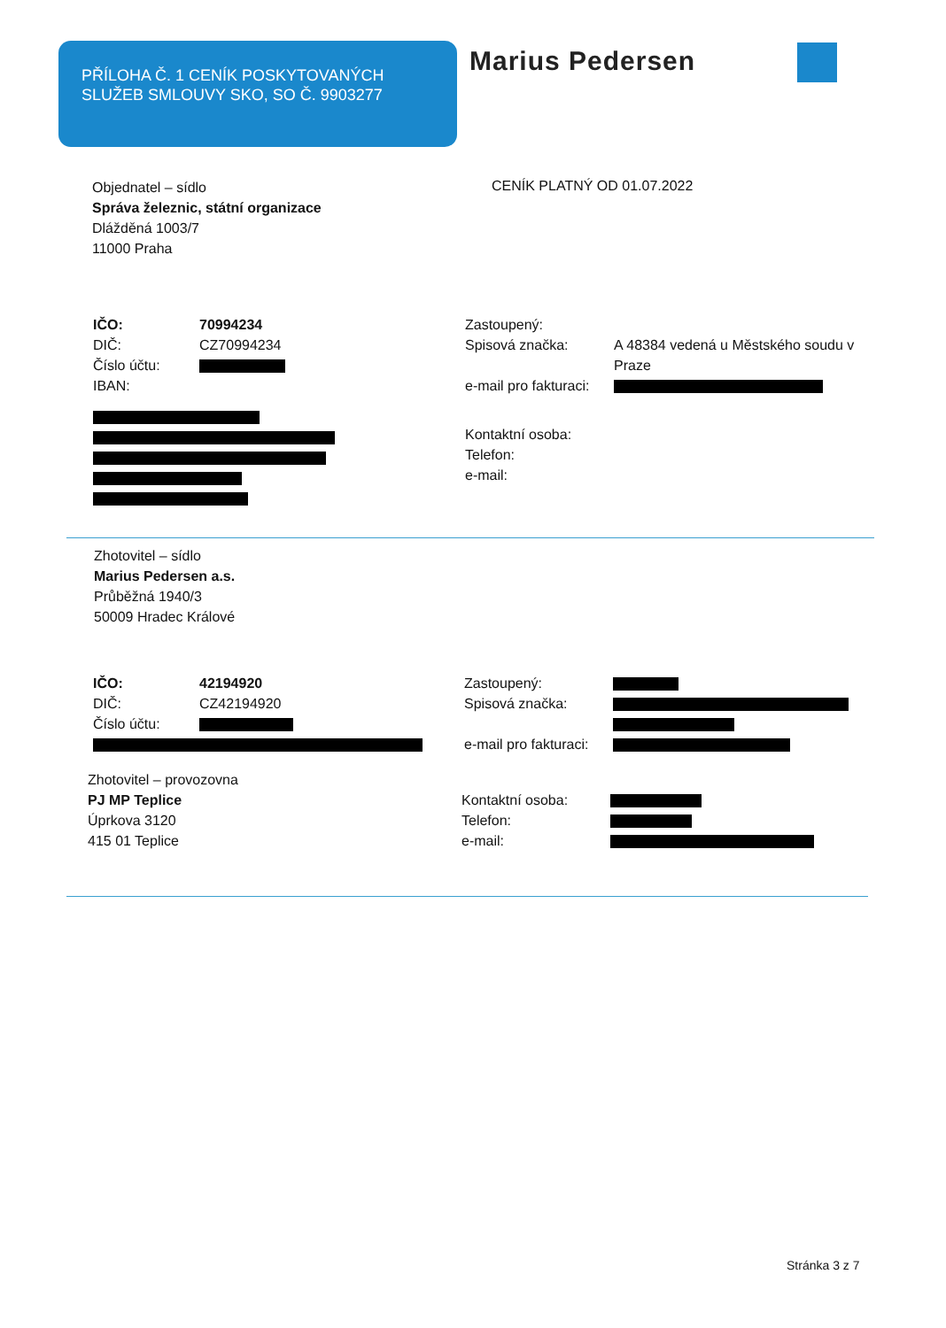PŘÍLOHA Č. 1 CENÍK POSKYTOVANÝCH
SLUŽEB SMLOUVY SKO, SO Č. 9903277
Marius Pedersen
Objednatel – sídlo
Správa železnic, státní organizace
Dlážděná 1003/7
11000 Praha
CENÍK PLATNÝ OD 01.07.2022
| IČO: | 70994234 |
| DIČ: | CZ70994234 |
| Číslo účtu: | |
| IBAN: | |
| Zastoupený: | |
| Spisová značka: | A 48384 vedená u Městského soudu v Praze |
| e-mail pro fakturaci: | |
Kontaktní osoba:
Telefon:
e-mail:
Zhotovitel – sídlo
Marius Pedersen a.s.
Průběžná 1940/3
50009 Hradec Králové
| IČO: | 42194920 |
| DIČ: | CZ42194920 |
| Číslo účtu: | |
| Zastoupený: | |
| Spisová značka: | |
| e-mail pro fakturaci: | |
Zhotovitel – provozovna
PJ MP Teplice
Úprkova 3120
415 01 Teplice
| Kontaktní osoba: | |
| Telefon: | |
| e-mail: | |
Stránka 3 z 7